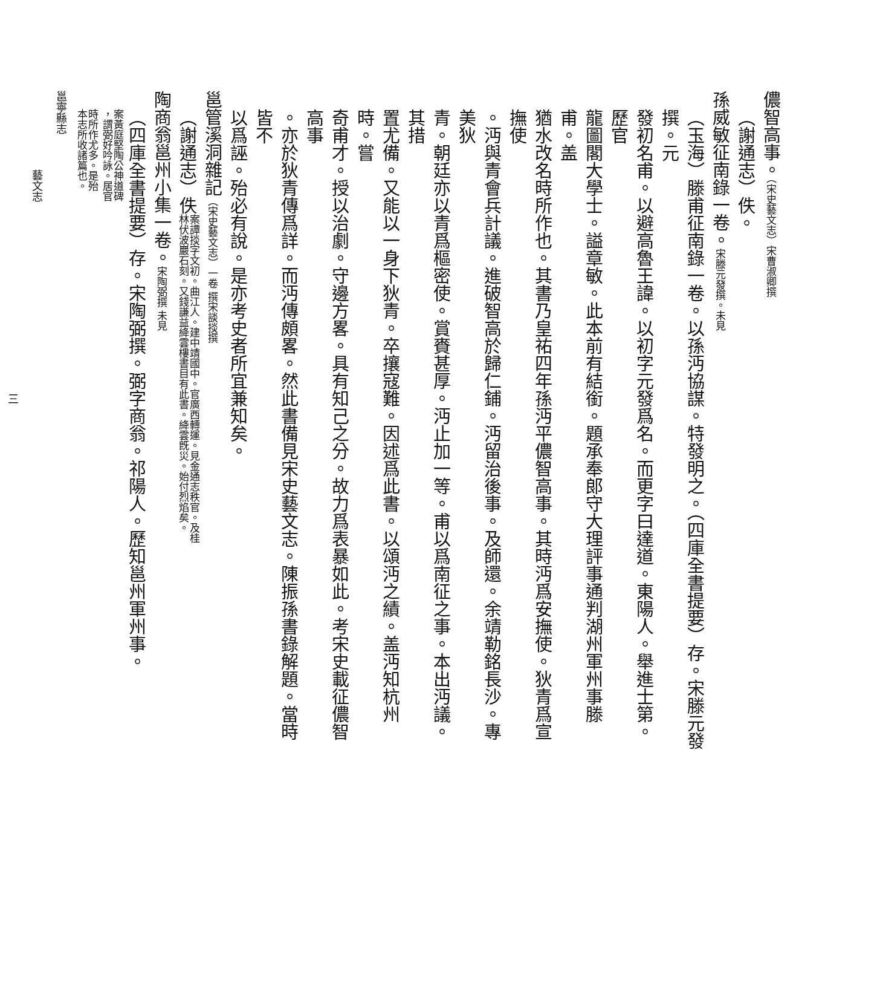儂智高事。（宋史藝文志）宋曹淑卿撰
（謝通志）佚。
孫威敏征南錄一卷。宋滕元發撰。未見
（玉海）滕甫征南錄一卷。以孫沔協謀。特發明之。（四庫全書提要）存。宋滕元發撰。元
發初名甫。以避高魯王諱。以初字元發爲名。而更字曰達道。東陽人。舉進士第。歷官
龍圖閣大學士。謚章敏。此本前有結銜。題承奉郎守大理評事通判湖州軍州事滕甫。盖
猶水改名時所作也。其書乃皇祐四年孫沔平儂智高事。其時沔爲安撫使。狄青爲宣撫使
。沔與青會兵計議。進破智高於歸仁鋪。沔留治後事。及師還。余靖勒銘長沙。專美狄
青。朝廷亦以青爲樞密使。賞賚甚厚。沔止加一等。甫以爲南征之事。本出沔議。其措
置尤備。又能以一身下狄青。卒攘寇難。因述爲此書。以頌沔之績。盖沔知杭州時。嘗
奇甫才。授以治劇。守邊方畧。具有知己之分。故力爲表暴如此。考宋史載征儂智高事
。亦於狄青傳爲詳。而沔傳頗畧。然此書備見宋史藝文志。陳振孫書錄解題。當時皆不
以爲誣。殆必有說。是亦考史者所宜兼知矣。
邕管溪洞雜記（宋史藝文志）一卷 撰宋談掞撰
（謝通志）佚案譚掞字文初。曲江人。建中靖國中。官廣西轉運。見金通志秩官。及桂
林伏波巖石刻。又錢謙益絳雲樓書目有此書。絳雲旣災。始付烈焰矣。
陶商翁邕州小集一卷。宋陶弼撰 未見
（四庫全書提要）存。宋陶弼撰。弼字商翁。祁陽人。歷知邕州軍州事。案黃庭堅陶公神道碑
，謂弼好吟詠。居官
時所作尤多。是殆
本志所收諸篇也。
邕寧縣志
藝文志
三